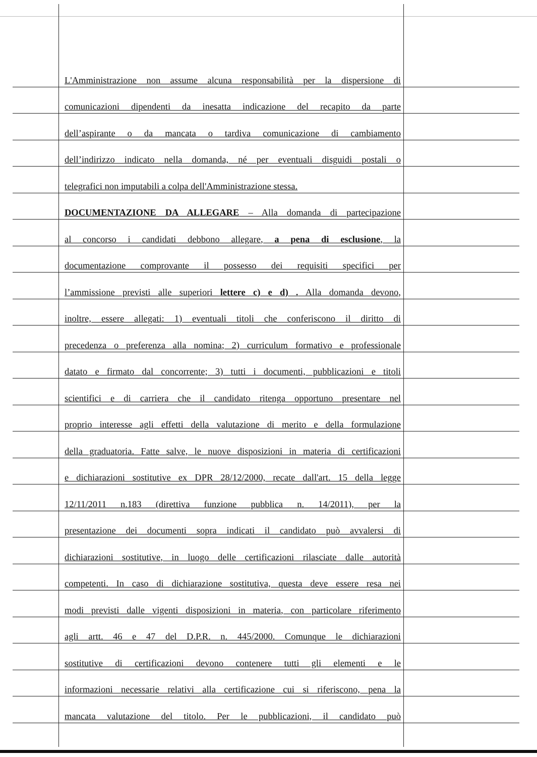L'Amministrazione non assume alcuna responsabilità per la dispersione di
comunicazioni dipendenti da inesatta indicazione del recapito da parte
dell’aspirante o da mancata o tardiva comunicazione di cambiamento
dell’indirizzo indicato nella domanda, né per eventuali disguidi postali o
telegrafici non imputabili a colpa dell'Amministrazione stessa.
DOCUMENTAZIONE DA ALLEGARE – Alla domanda di partecipazione
al concorso i candidati debbono allegare, a pena di esclusione, la
documentazione comprovante il possesso dei requisiti specifici per
l’ammissione previsti alle superiori lettere c) e d) . Alla domanda devono,
inoltre, essere allegati: 1) eventuali titoli che conferiscono il diritto di
precedenza o preferenza alla nomina; 2) curriculum formativo e professionale
datato e firmato dal concorrente; 3) tutti i documenti, pubblicazioni e titoli
scientifici e di carriera che il candidato ritenga opportuno presentare nel
proprio interesse agli effetti della valutazione di merito e della formulazione
della graduatoria. Fatte salve, le nuove disposizioni in materia di certificazioni
e dichiarazioni sostitutive ex DPR 28/12/2000, recate dall'art. 15 della legge
12/11/2011 n.183 (direttiva funzione pubblica n. 14/2011), per la
presentazione dei documenti sopra indicati il candidato può avvalersi di
dichiarazioni sostitutive, in luogo delle certificazioni rilasciate dalle autorità
competenti. In caso di dichiarazione sostitutiva, questa deve essere resa nei
modi previsti dalle vigenti disposizioni in materia, con particolare riferimento
agli artt. 46 e 47 del D.P.R. n. 445/2000. Comunque le dichiarazioni
sostitutive di certificazioni devono contenere tutti gli elementi e le
informazioni necessarie relativi alla certificazione cui si riferiscono, pena la
mancata valutazione del titolo. Per le pubblicazioni, il candidato può